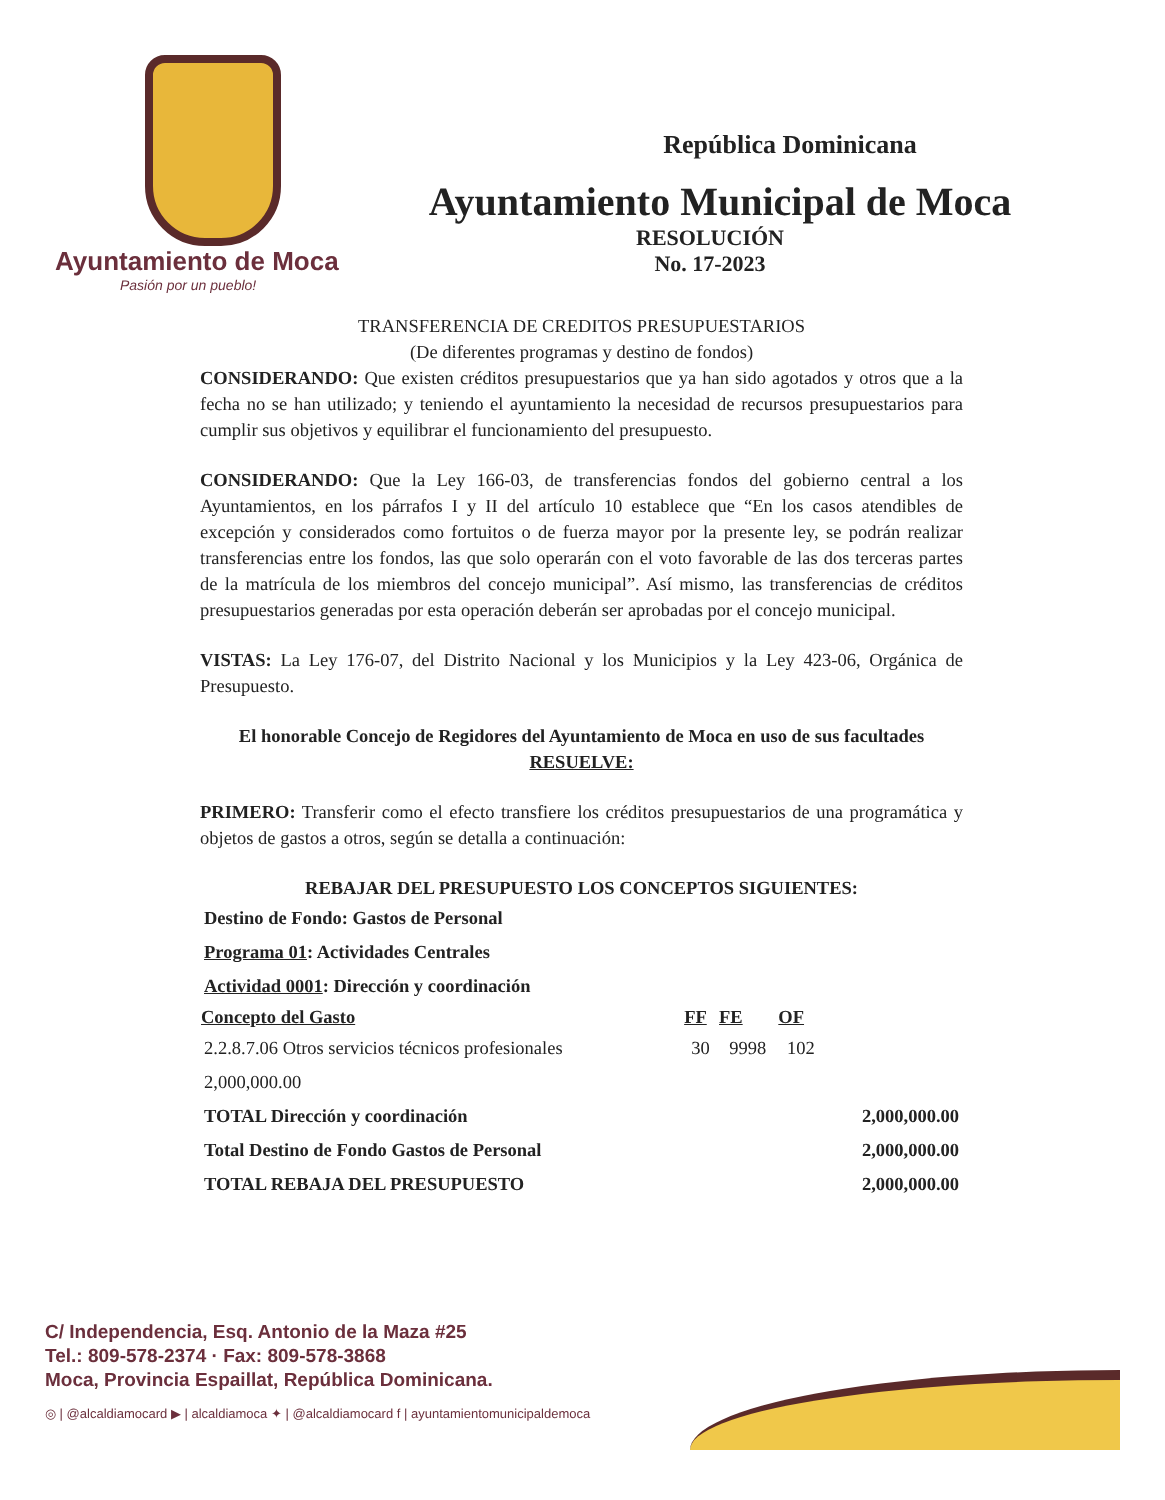Ayuntamiento de Moca
Pasión por un pueblo!
República Dominicana
Ayuntamiento Municipal de Moca
RESOLUCIÓN
No. 17-2023
TRANSFERENCIA DE CREDITOS PRESUPUESTARIOS
(De diferentes programas y destino de fondos)
CONSIDERANDO: Que existen créditos presupuestarios que ya han sido agotados y otros que a la fecha no se han utilizado; y teniendo el ayuntamiento la necesidad de recursos presupuestarios para cumplir sus objetivos y equilibrar el funcionamiento del presupuesto.
CONSIDERANDO: Que la Ley 166-03, de transferencias fondos del gobierno central a los Ayuntamientos, en los párrafos I y II del artículo 10 establece que “En los casos atendibles de excepción y considerados como fortuitos o de fuerza mayor por la presente ley, se podrán realizar transferencias entre los fondos, las que solo operarán con el voto favorable de las dos terceras partes de la matrícula de los miembros del concejo municipal”. Así mismo, las transferencias de créditos presupuestarios generadas por esta operación deberán ser aprobadas por el concejo municipal.
VISTAS: La Ley 176-07, del Distrito Nacional y los Municipios y la Ley 423-06, Orgánica de Presupuesto.
El honorable Concejo de Regidores del Ayuntamiento de Moca en uso de sus facultades
RESUELVE:
PRIMERO: Transferir como el efecto transfiere los créditos presupuestarios de una programática y objetos de gastos a otros, según se detalla a continuación:
REBAJAR DEL PRESUPUESTO LOS CONCEPTOS SIGUIENTES:
| Destino de Fondo: Gastos de Personal | | | | |
| Programa 01 : Actividades Centrales | | | | |
| Actividad 0001 : Dirección y coordinación | | | | |
| Concepto del Gasto | FF | FE | OF | |
| 2.2.8.7.06 Otros servicios técnicos profesionales | 30 | 9998 | 102 | |
| 2,000,000.00 | | | | |
| TOTAL Dirección y coordinación | | | | 2,000,000.00 |
| Total Destino de Fondo Gastos de Personal | | | | 2,000,000.00 |
| TOTAL REBAJA DEL PRESUPUESTO | | | | 2,000,000.00 |
C/ Independencia, Esq. Antonio de la Maza #25
Tel.: 809-578-2374 · Fax: 809-578-3868
Moca, Provincia Espaillat, República Dominicana.
◎ | @alcaldiamocard ▶ | alcaldiamoca ✦ | @alcaldiamocard f | ayuntamientomunicipaldemoca